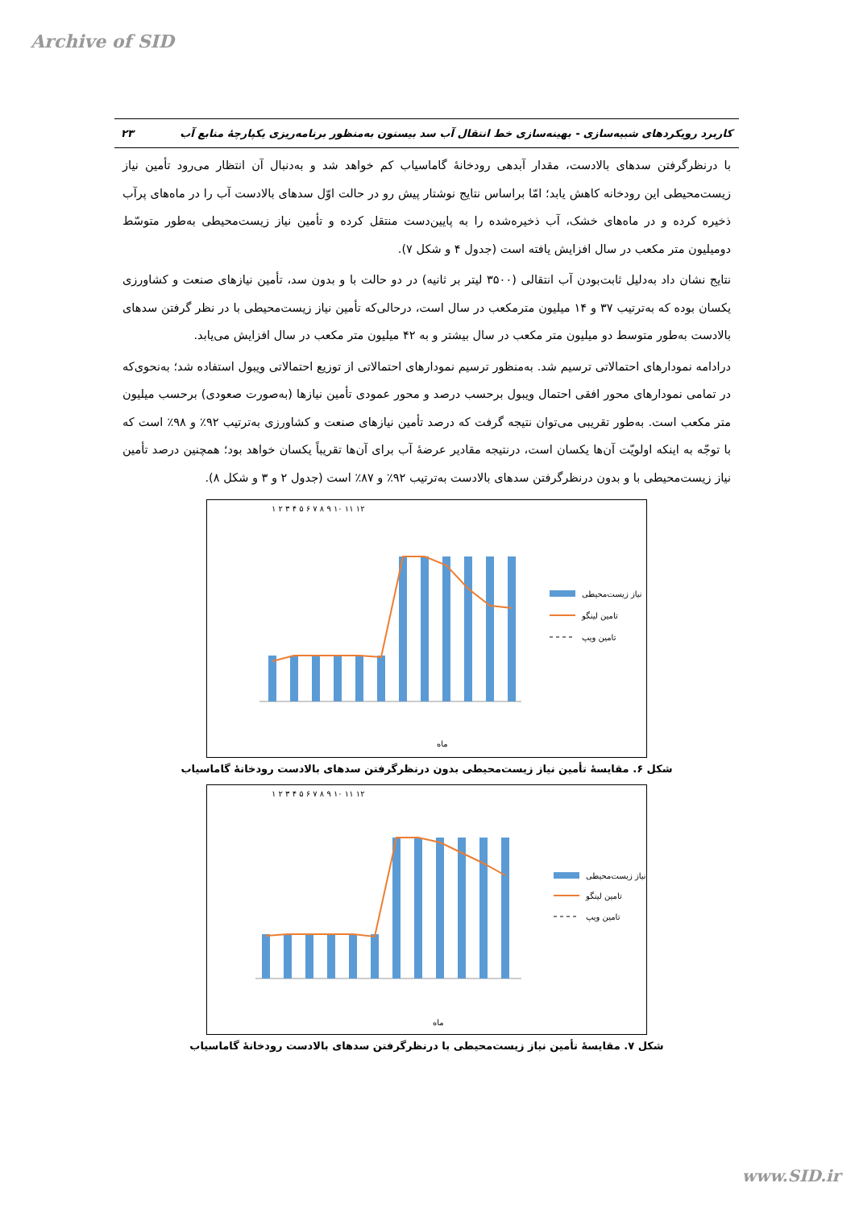Archive of SID
کاربرد رویکردهای شبیه‌سازی - بهینه‌سازی خط انتقال آب سد بیستون به‌منظور برنامه‌ریزی یکپارچهٔ منابع آب ۲۳
با درنظرگرفتن سدهای بالادست، مقدار آبدهی رودخانهٔ گاماسیاب کم خواهد شد و به‌دنبال آن انتظار می‌رود تأمین نیاز زیست‌محیطی این رودخانه کاهش یابد؛ امّا براساس نتایج نوشتار پیش رو در حالت اوّل سدهای بالادست آب را در ماه‌های پرآب ذخیره کرده و در ماه‌های خشک، آب ذخیره‌شده را به پایین‌دست منتقل کرده و تأمین نیاز زیست‌محیطی به‌طور متوسّط دومیلیون متر مکعب در سال افزایش یافته است (جدول ۴ و شکل ۷).
نتایج نشان داد به‌دلیل ثابت‌بودن آب انتقالی (۳۵۰۰ لیتر بر ثانیه) در دو حالت با و بدون سد، تأمین نیازهای صنعت و کشاورزی یکسان بوده که به‌ترتیب ۳۷ و ۱۴ میلیون مترمکعب در سال است، درحالی‌که تأمین نیاز زیست‌محیطی با در نظر گرفتن سدهای بالادست به‌طور متوسط دو میلیون متر مکعب در سال بیشتر و به ۴۲ میلیون متر مکعب در سال افزایش می‌یابد.
درادامه نمودارهای احتمالاتی ترسیم شد. به‌منظور ترسیم نمودارهای احتمالاتی از توزیع احتمالاتی ویبول استفاده شد؛ به‌نحوی‌که در تمامی نمودارهای محور افقی احتمال ویبول برحسب درصد و محور عمودی تأمین نیازها (به‌صورت صعودی) برحسب میلیون متر مکعب است. به‌طور تقریبی می‌توان نتیجه گرفت که درصد تأمین نیازهای صنعت و کشاورزی به‌ترتیب ۹۲٪ و ۹۸٪ است که با توجّه به اینکه اولویّت آن‌ها یکسان است، درنتیجه مقادیر عرضهٔ آب برای آن‌ها تقریباً یکسان خواهد بود؛ همچنین درصد تأمین نیاز زیست‌محیطی با و بدون درنظرگرفتن سدهای بالادست به‌ترتیب ۹۲٪ و ۸۷٪ است (جدول ۲ و ۳ و شکل ۸).
۱ ۲ ۳ ۴ ۵ ۶ ۷ ۸ ۹ ۱۰ ۱۱ ۱۲
نیاز زیست‌محیطی
تامین لینگو
تامین ویپ
ماه
شکل ۶. مقایسهٔ تأمین نیاز زیست‌محیطی بدون درنظرگرفتن سدهای بالادست رودخانهٔ گاماسیاب
۱ ۲ ۳ ۴ ۵ ۶ ۷ ۸ ۹ ۱۰ ۱۱ ۱۲
نیاز زیست‌محیطی
تامین لینگو
تامین ویپ
ماه
شکل ۷. مقایسهٔ تأمین نیاز زیست‌محیطی با درنظرگرفتن سدهای بالادست رودخانهٔ گاماسیاب
www.SID.ir